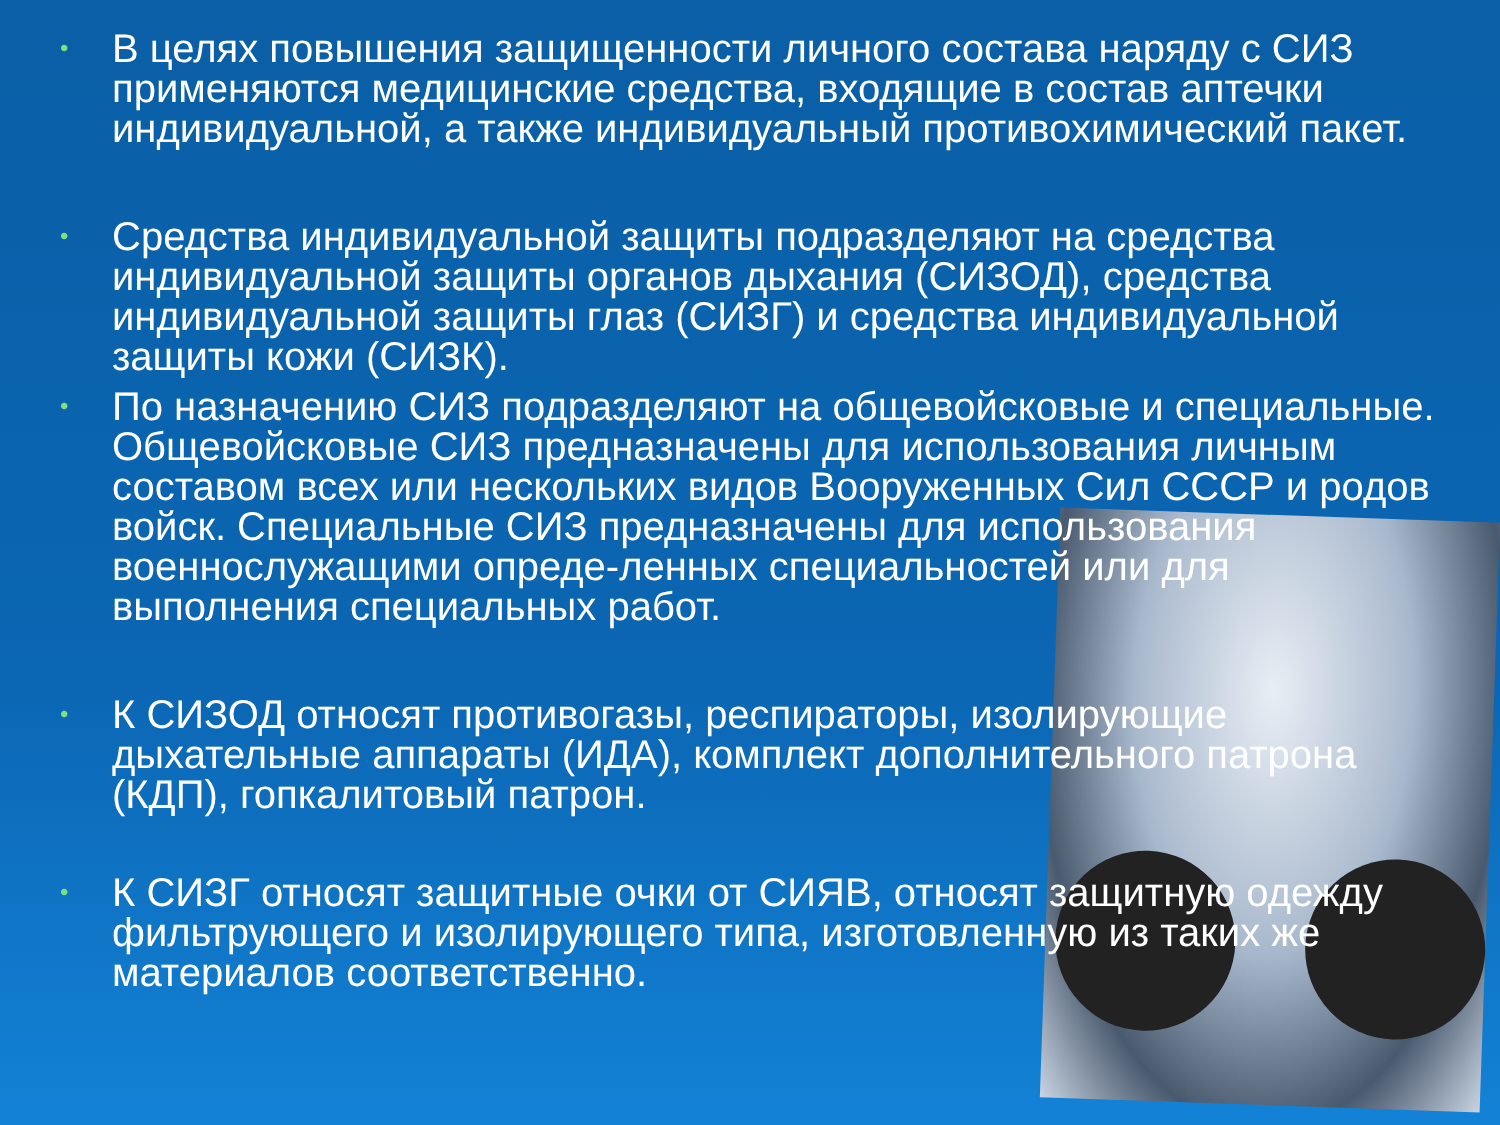• В целях повышения защищенности личного состава наряду с СИЗ применяются медицинские средства, входящие в состав аптечки индивидуальной, а также индивидуальный противохимический пакет.
• Средства индивидуальной защиты подразделяют на средства индивидуальной защиты органов дыхания (СИЗОД), средства индивидуальной защиты глаз (СИЗГ) и средства индивидуальной защиты кожи (СИЗК).
• По назначению СИЗ подразделяют на общевойсковые и специальные. Общевойсковые СИЗ предназначены для использования личным составом всех или нескольких видов Вооруженных Сил СССР и родов войск. Специальные СИЗ предназначены для использования военнослужащими опреде-ленных специальностей или для выполнения специальных работ.
• К СИЗОД относят противогазы, респираторы, изолирующие дыхательные аппараты (ИДА), комплект дополнительного патрона (КДП), гопкалитовый патрон.
• К СИЗГ относят защитные очки от СИЯВ, относят защитную одежду фильтрующего и изолирующего типа, изготовленную из таких же материалов соответственно.